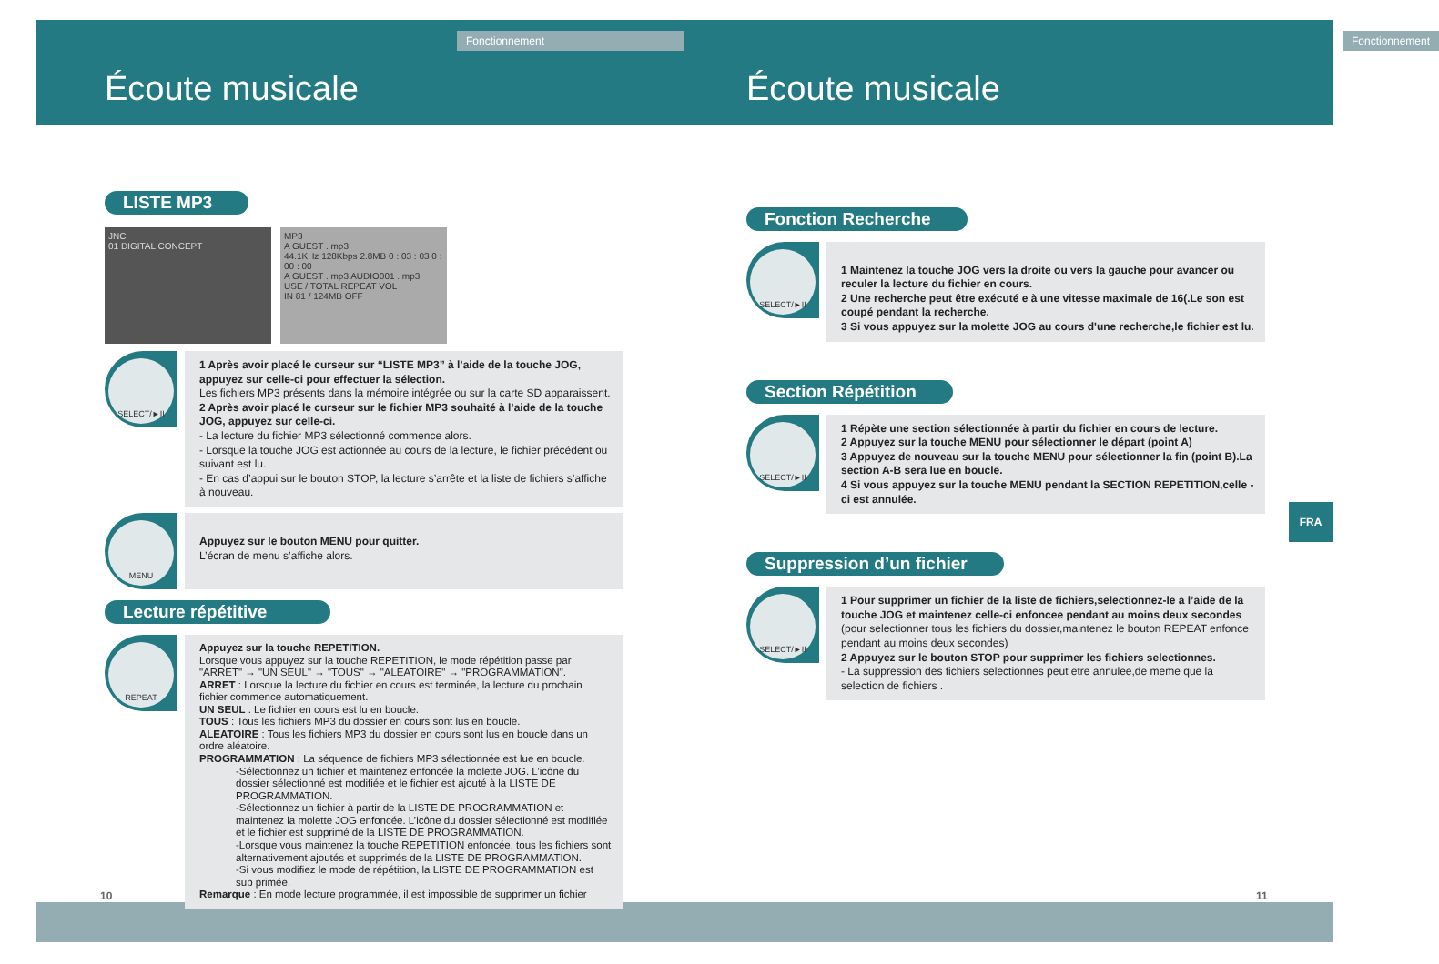Fonctionnement
Écoute musicale
LISTE MP3
JNC
01 DIGITAL CONCEPT
MP3
A GUEST . mp3
44.1KHz 128Kbps 2.8MB 0 : 03 : 03 0 : 00 : 00
A GUEST . mp3 AUDIO001 . mp3
USE / TOTAL REPEAT VOL
IN 81 / 124MB OFF
SELECT/►II
1 Après avoir placé le curseur sur “LISTE MP3” à l’aide de la touche JOG, appuyez sur celle-ci pour effectuer la sélection.
Les fichiers MP3 présents dans la mémoire intégrée ou sur la carte SD apparaissent.
2 Après avoir placé le curseur sur le fichier MP3 souhaité à l’aide de la touche JOG, appuyez sur celle-ci.
- La lecture du fichier MP3 sélectionné commence alors.
- Lorsque la touche JOG est actionnée au cours de la lecture, le fichier précédent ou suivant est lu.
- En cas d’appui sur le bouton STOP, la lecture s’arrête et la liste de fichiers s’affiche à nouveau.
MENU
Appuyez sur le bouton MENU pour quitter.
L’écran de menu s’affiche alors.
Lecture répétitive
REPEAT
Appuyez sur la touche REPETITION.
Lorsque vous appuyez sur la touche REPETITION, le mode répétition passe par "ARRET" → "UN SEUL" → "TOUS" → "ALEATOIRE" → "PROGRAMMATION".
ARRET : Lorsque la lecture du fichier en cours est terminée, la lecture du prochain fichier commence automatiquement.
UN SEUL : Le fichier en cours est lu en boucle.
TOUS : Tous les fichiers MP3 du dossier en cours sont lus en boucle.
ALEATOIRE : Tous les fichiers MP3 du dossier en cours sont lus en boucle dans un ordre aléatoire.
PROGRAMMATION : La séquence de fichiers MP3 sélectionnée est lue en boucle.
-Sélectionnez un fichier et maintenez enfoncée la molette JOG. L’icône du dossier sélectionné est modifiée et le fichier est ajouté à la LISTE DE PROGRAMMATION.
-Sélectionnez un fichier à partir de la LISTE DE PROGRAMMATION et maintenez la molette JOG enfoncée. L’icône du dossier sélectionné est modifiée et le fichier est supprimé de la LISTE DE PROGRAMMATION.
-Lorsque vous maintenez la touche REPETITION enfoncée, tous les fichiers sont alternativement ajoutés et supprimés de la LISTE DE PROGRAMMATION.
-Si vous modifiez le mode de répétition, la LISTE DE PROGRAMMATION est sup primée.
Remarque : En mode lecture programmée, il est impossible de supprimer un fichier
Fonctionnement
Écoute musicale
Fonction Recherche
SELECT/►II
1 Maintenez la touche JOG vers la droite ou vers la gauche pour avancer ou reculer la lecture du fichier en cours.
2 Une recherche peut être exécuté e à une vitesse maximale de 16(.Le son est coupé pendant la recherche.
3 Si vous appuyez sur la molette JOG au cours d'une recherche,le fichier est lu.
Section Répétition
SELECT/►II
1 Répète une section sélectionnée à partir du fichier en cours de lecture.
2 Appuyez sur la touche MENU pour sélectionner le départ (point A)
3 Appuyez de nouveau sur la touche MENU pour sélectionner la fin (point B).La section A-B sera lue en boucle.
4 Si vous appuyez sur la touche MENU pendant la SECTION REPETITION,celle - ci est annulée.
Suppression d’un fichier
SELECT/►II
1 Pour supprimer un fichier de la liste de fichiers,selectionnez-le a l’aide de la touche JOG et maintenez celle-ci enfoncee pendant au moins deux secondes (pour selectionner tous les fichiers du dossier,maintenez le bouton REPEAT enfonce pendant au moins deux secondes)
2 Appuyez sur le bouton STOP pour supprimer les fichiers selectionnes.
- La suppression des fichiers selectionnes peut etre annulee,de meme que la selection de fichiers .
FRA
10 11